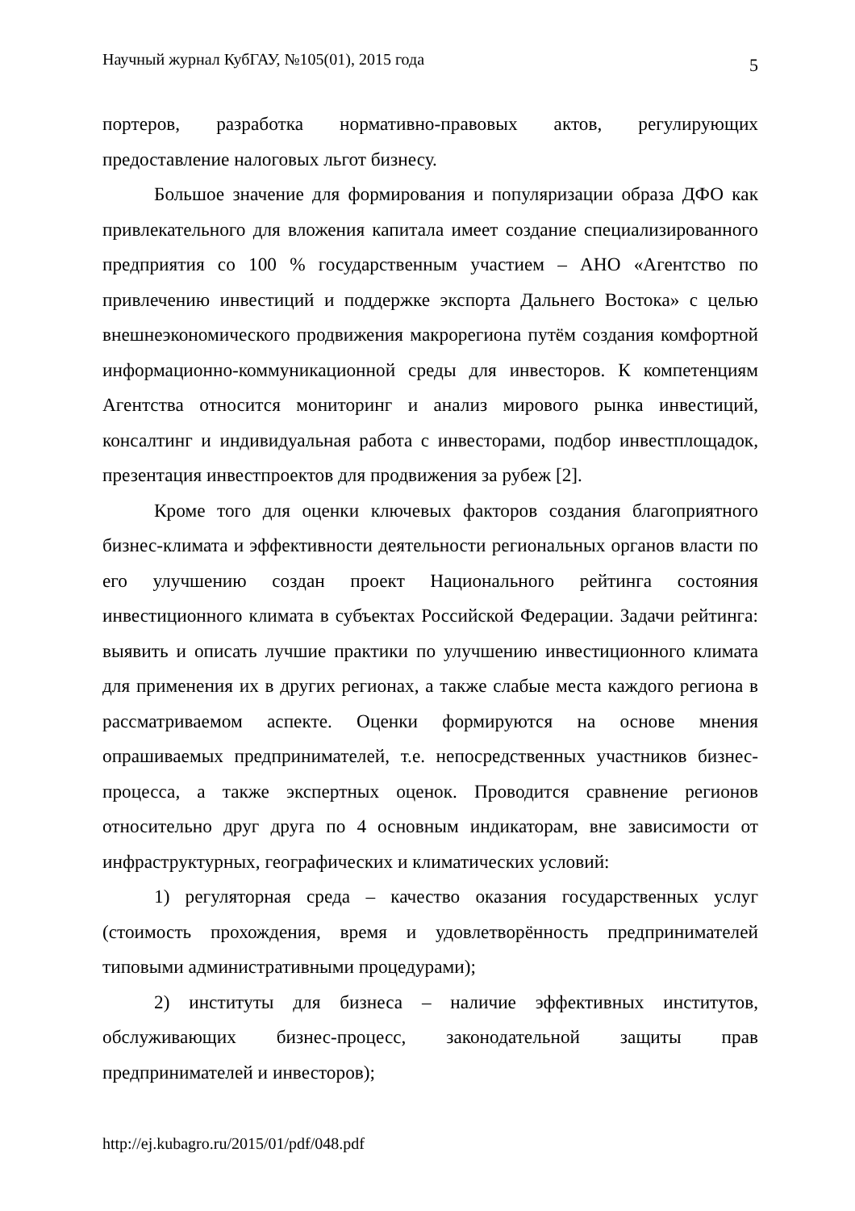Научный журнал КубГАУ, №105(01), 2015 года 5
портеров, разработка нормативно-правовых актов, регулирующих предоставление налоговых льгот бизнесу.
Большое значение для формирования и популяризации образа ДФО как привлекательного для вложения капитала имеет создание специализированного предприятия со 100 % государственным участием – АНО «Агентство по привлечению инвестиций и поддержке экспорта Дальнего Востока» с целью внешнеэкономического продвижения макрорегиона путём создания комфортной информационно-коммуникационной среды для инвесторов. К компетенциям Агентства относится мониторинг и анализ мирового рынка инвестиций, консалтинг и индивидуальная работа с инвесторами, подбор инвестплощадок, презентация инвестпроектов для продвижения за рубеж [2].
Кроме того для оценки ключевых факторов создания благоприятного бизнес-климата и эффективности деятельности региональных органов власти по его улучшению создан проект Национального рейтинга состояния инвестиционного климата в субъектах Российской Федерации. Задачи рейтинга: выявить и описать лучшие практики по улучшению инвестиционного климата для применения их в других регионах, а также слабые места каждого региона в рассматриваемом аспекте. Оценки формируются на основе мнения опрашиваемых предпринимателей, т.е. непосредственных участников бизнес-процесса, а также экспертных оценок. Проводится сравнение регионов относительно друг друга по 4 основным индикаторам, вне зависимости от инфраструктурных, географических и климатических условий:
1) регуляторная среда – качество оказания государственных услуг (стоимость прохождения, время и удовлетворённость предпринимателей типовыми административными процедурами);
2) институты для бизнеса – наличие эффективных институтов, обслуживающих бизнес-процесс, законодательной защиты прав предпринимателей и инвесторов);
http://ej.kubagro.ru/2015/01/pdf/048.pdf